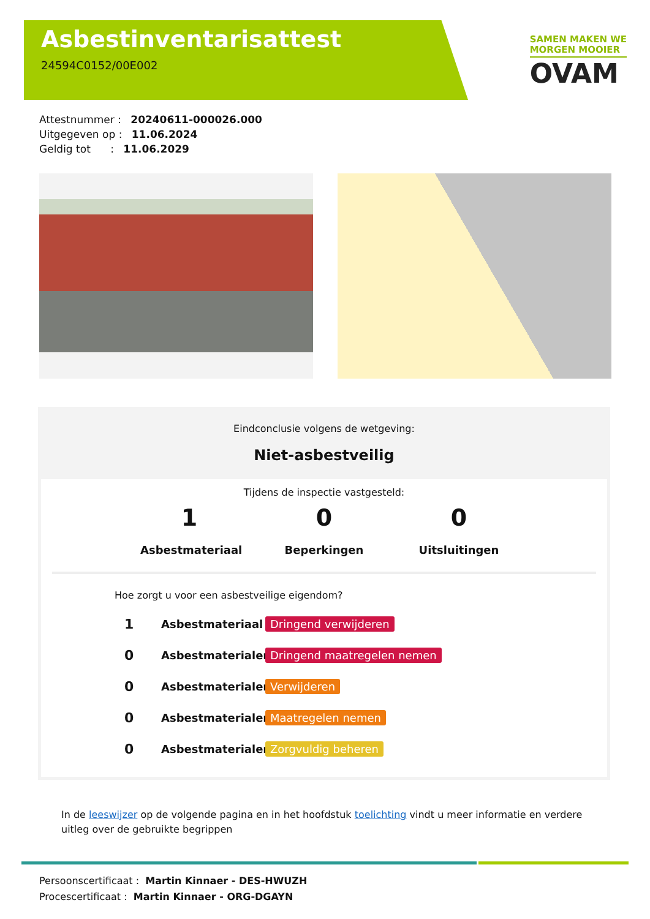Asbestinventarisattest
24594C0152/00E002
SAMEN MAKEN WE
MORGEN MOOIER
OVAM
Attestnummer : 20240611-000026.000
Uitgegeven op : 11.06.2024
Geldig tot : 11.06.2029
Eindconclusie volgens de wetgeving:
Niet-asbestveilig
Tijdens de inspectie vastgesteld:
1
Asbestmateriaal
0
Beperkingen
0
Uitsluitingen
Hoe zorgt u voor een asbestveilige eigendom?
1 Asbestmateriaal Dringend verwijderen
0 Asbestmaterialen Dringend maatregelen nemen
0 Asbestmaterialen Verwijderen
0 Asbestmaterialen Maatregelen nemen
0 Asbestmaterialen Zorgvuldig beheren
In de leeswijzer op de volgende pagina en in het hoofdstuk toelichting vindt u meer informatie en verdere uitleg over de gebruikte begrippen
Persoonscertificaat : Martin Kinnaer - DES-HWUZH
Procescertificaat : Martin Kinnaer - ORG-DGAYN